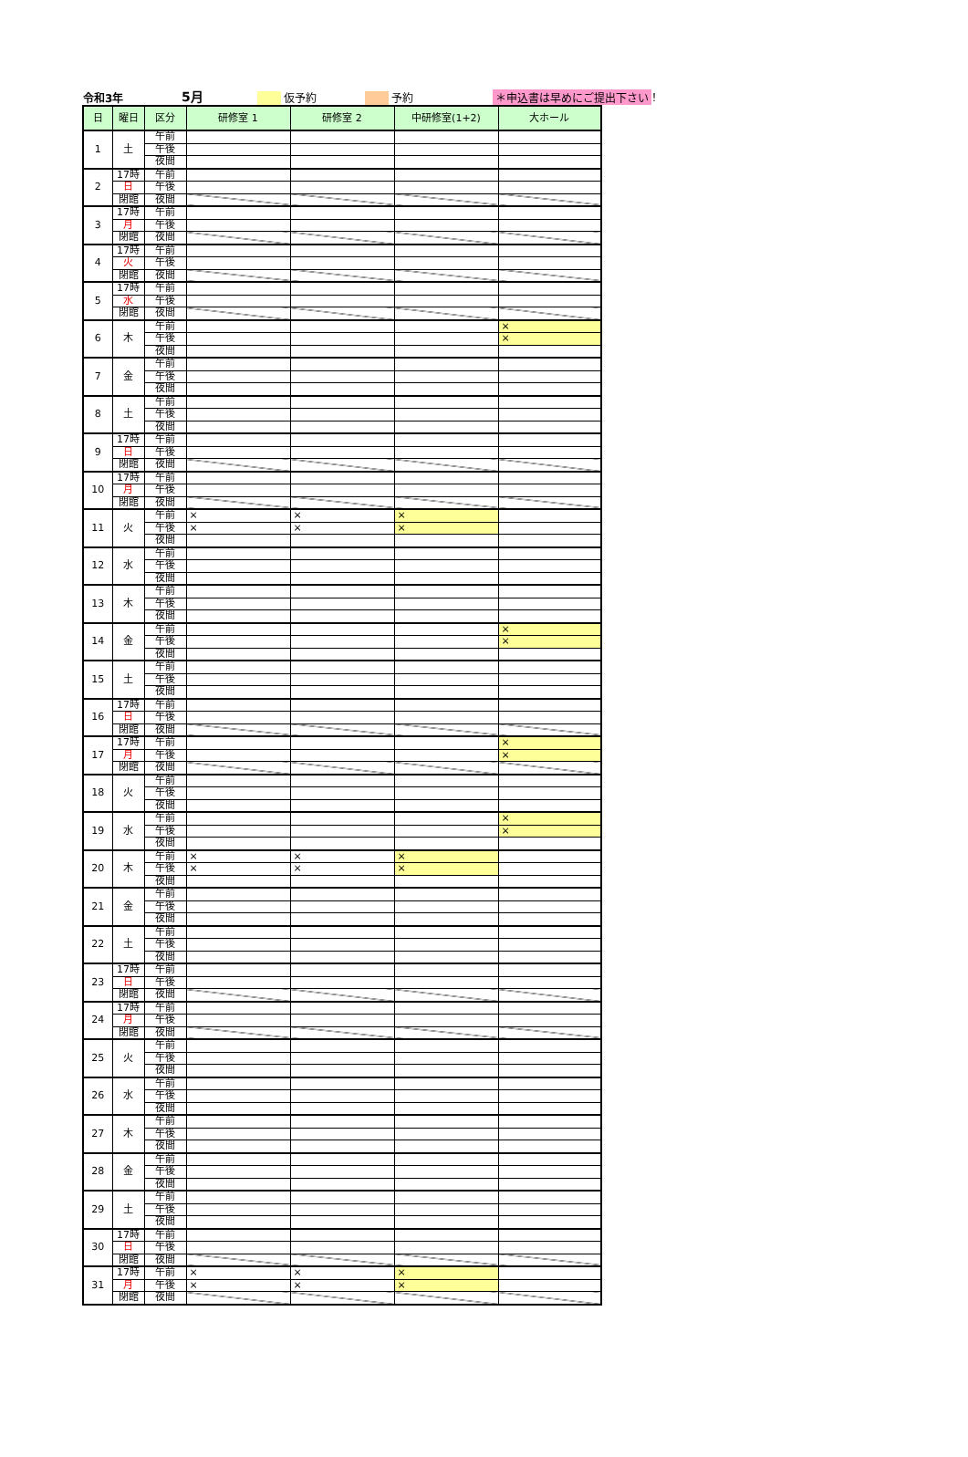令和3年 5月 仮予約 予約 ＊申込書は早めにご提出下さい ！
| 日 | 曜日 | 区分 | 研修室 1 | 研修室 2 | 中研修室(1+2) | 大ホール |
| --- | --- | --- | --- | --- | --- | --- |
| 1 | 土 | 午前 | | | | |
| | | 午後 | | | | |
| | | 夜間 | | | | |
| 2 | 17時 | 午前 | | | | |
| | 日 | 午後 | | | | |
| | 閉館 | 夜間 | | | | |
| 3 | 17時 | 午前 | | | | |
| | 月 | 午後 | | | | |
| | 閉館 | 夜間 | | | | |
| 4 | 17時 | 午前 | | | | |
| | 火 | 午後 | | | | |
| | 閉館 | 夜間 | | | | |
| 5 | 17時 | 午前 | | | | |
| | 水 | 午後 | | | | |
| | 閉館 | 夜間 | | | | |
| 6 | 木 | 午前 | | | | × |
| | | 午後 | | | | × |
| | | 夜間 | | | | |
| 7 | 金 | 午前 | | | | |
| | | 午後 | | | | |
| | | 夜間 | | | | |
| 8 | 土 | 午前 | | | | |
| | | 午後 | | | | |
| | | 夜間 | | | | |
| 9 | 17時 | 午前 | | | | |
| | 日 | 午後 | | | | |
| | 閉館 | 夜間 | | | | |
| 10 | 17時 | 午前 | | | | |
| | 月 | 午後 | | | | |
| | 閉館 | 夜間 | | | | |
| 11 | 火 | 午前 | × | × | × | |
| | | 午後 | × | × | × | |
| | | 夜間 | | | | |
| 12 | 水 | 午前 | | | | |
| | | 午後 | | | | |
| | | 夜間 | | | | |
| 13 | 木 | 午前 | | | | |
| | | 午後 | | | | |
| | | 夜間 | | | | |
| 14 | 金 | 午前 | | | | × |
| | | 午後 | | | | × |
| | | 夜間 | | | | |
| 15 | 土 | 午前 | | | | |
| | | 午後 | | | | |
| | | 夜間 | | | | |
| 16 | 17時 | 午前 | | | | |
| | 日 | 午後 | | | | |
| | 閉館 | 夜間 | | | | |
| 17 | 17時 | 午前 | | | | × |
| | 月 | 午後 | | | | × |
| | 閉館 | 夜間 | | | | |
| 18 | 火 | 午前 | | | | |
| | | 午後 | | | | |
| | | 夜間 | | | | |
| 19 | 水 | 午前 | | | | × |
| | | 午後 | | | | × |
| | | 夜間 | | | | |
| 20 | 木 | 午前 | × | × | × | |
| | | 午後 | × | × | × | |
| | | 夜間 | | | | |
| 21 | 金 | 午前 | | | | |
| | | 午後 | | | | |
| | | 夜間 | | | | |
| 22 | 土 | 午前 | | | | |
| | | 午後 | | | | |
| | | 夜間 | | | | |
| 23 | 17時 | 午前 | | | | |
| | 日 | 午後 | | | | |
| | 閉館 | 夜間 | | | | |
| 24 | 17時 | 午前 | | | | |
| | 月 | 午後 | | | | |
| | 閉館 | 夜間 | | | | |
| 25 | 火 | 午前 | | | | |
| | | 午後 | | | | |
| | | 夜間 | | | | |
| 26 | 水 | 午前 | | | | |
| | | 午後 | | | | |
| | | 夜間 | | | | |
| 27 | 木 | 午前 | | | | |
| | | 午後 | | | | |
| | | 夜間 | | | | |
| 28 | 金 | 午前 | | | | |
| | | 午後 | | | | |
| | | 夜間 | | | | |
| 29 | 土 | 午前 | | | | |
| | | 午後 | | | | |
| | | 夜間 | | | | |
| 30 | 17時 | 午前 | | | | |
| | 日 | 午後 | | | | |
| | 閉館 | 夜間 | | | | |
| 31 | 17時 | 午前 | × | × | × | |
| | 月 | 午後 | × | × | × | |
| | 閉館 | 夜間 | | | | |